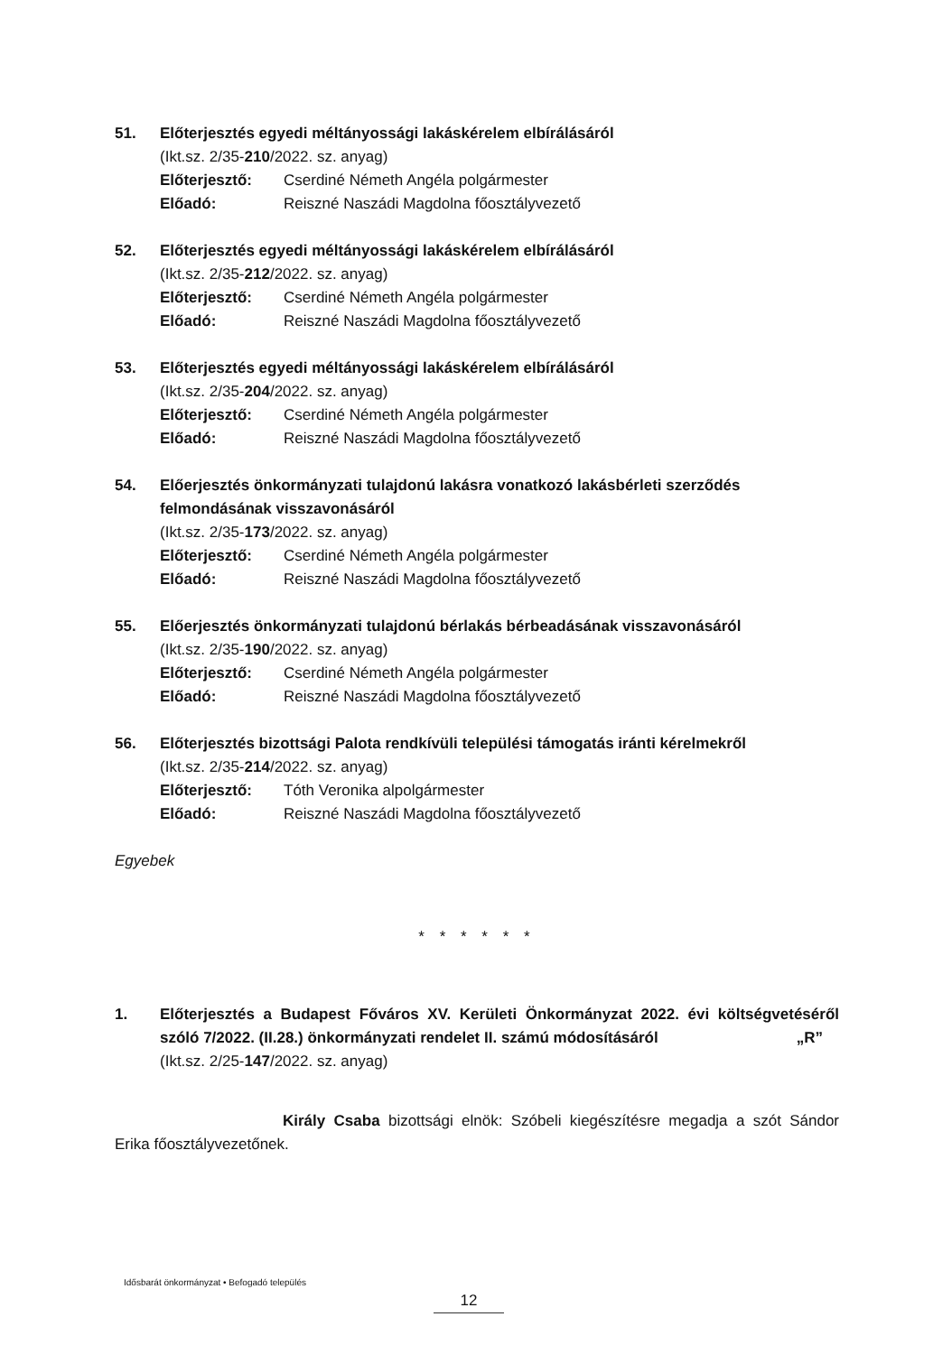51. Előterjesztés egyedi méltányossági lakáskérelem elbírálásáról
(Ikt.sz. 2/35-210/2022. sz. anyag)
Előterjesztő: Cserdiné Németh Angéla polgármester
Előadó: Reiszné Naszádi Magdolna főosztályvezető
52. Előterjesztés egyedi méltányossági lakáskérelem elbírálásáról
(Ikt.sz. 2/35-212/2022. sz. anyag)
Előterjesztő: Cserdiné Németh Angéla polgármester
Előadó: Reiszné Naszádi Magdolna főosztályvezető
53. Előterjesztés egyedi méltányossági lakáskérelem elbírálásáról
(Ikt.sz. 2/35-204/2022. sz. anyag)
Előterjesztő: Cserdiné Németh Angéla polgármester
Előadó: Reiszné Naszádi Magdolna főosztályvezető
54. Előerjesztés önkormányzati tulajdonú lakásra vonatkozó lakásbérleti szerződés felmondásának visszavonásáról
(Ikt.sz. 2/35-173/2022. sz. anyag)
Előterjesztő: Cserdiné Németh Angéla polgármester
Előadó: Reiszné Naszádi Magdolna főosztályvezető
55. Előerjesztés önkormányzati tulajdonú bérlakás bérbeadásának visszavonásáról
(Ikt.sz. 2/35-190/2022. sz. anyag)
Előterjesztő: Cserdiné Németh Angéla polgármester
Előadó: Reiszné Naszádi Magdolna főosztályvezető
56. Előterjesztés bizottsági Palota rendkívüli települési támogatás iránti kérelmekről
(Ikt.sz. 2/35-214/2022. sz. anyag)
Előterjesztő: Tóth Veronika alpolgármester
Előadó: Reiszné Naszádi Magdolna főosztályvezető
Egyebek
* * * * * *
1. Előterjesztés a Budapest Főváros XV. Kerületi Önkormányzat 2022. évi költségvetéséről szóló 7/2022. (II.28.) önkormányzati rendelet II. számú módosításáról „R”
(Ikt.sz. 2/25-147/2022. sz. anyag)
Király Csaba bizottsági elnök: Szóbeli kiegészítésre megadja a szót Sándor Erika főosztályvezetőnek.
Idősbarát önkormányzat • Befogadó település
12